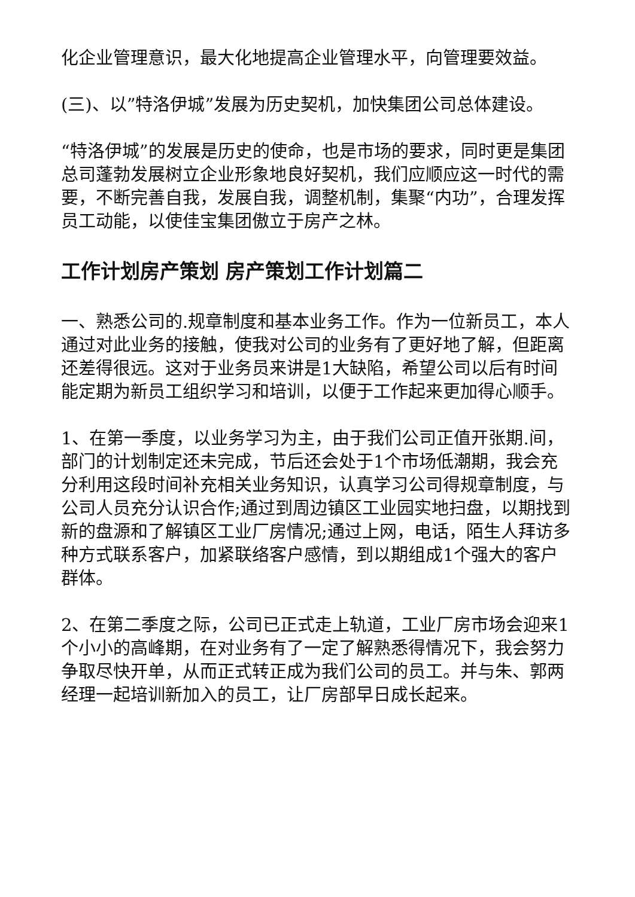化企业管理意识，最大化地提高企业管理水平，向管理要效益。
(三)、以”特洛伊城”发展为历史契机，加快集团公司总体建设。
“特洛伊城”的发展是历史的使命，也是市场的要求，同时更是集团总司蓬勃发展树立企业形象地良好契机，我们应顺应这一时代的需要，不断完善自我，发展自我，调整机制，集聚“内功”，合理发挥员工动能，以使佳宝集团傲立于房产之林。
工作计划房产策划 房产策划工作计划篇二
一、熟悉公司的.规章制度和基本业务工作。作为一位新员工，本人通过对此业务的接触，使我对公司的业务有了更好地了解，但距离还差得很远。这对于业务员来讲是1大缺陷，希望公司以后有时间能定期为新员工组织学习和培训，以便于工作起来更加得心顺手。
1、在第一季度，以业务学习为主，由于我们公司正值开张期.间，部门的计划制定还未完成，节后还会处于1个市场低潮期，我会充分利用这段时间补充相关业务知识，认真学习公司得规章制度，与公司人员充分认识合作;通过到周边镇区工业园实地扫盘，以期找到新的盘源和了解镇区工业厂房情况;通过上网，电话，陌生人拜访多种方式联系客户，加紧联络客户感情，到以期组成1个强大的客户群体。
2、在第二季度之际，公司已正式走上轨道，工业厂房市场会迎来1个小小的高峰期，在对业务有了一定了解熟悉得情况下，我会努力争取尽快开单，从而正式转正成为我们公司的员工。并与朱、郭两经理一起培训新加入的员工，让厂房部早日成长起来。